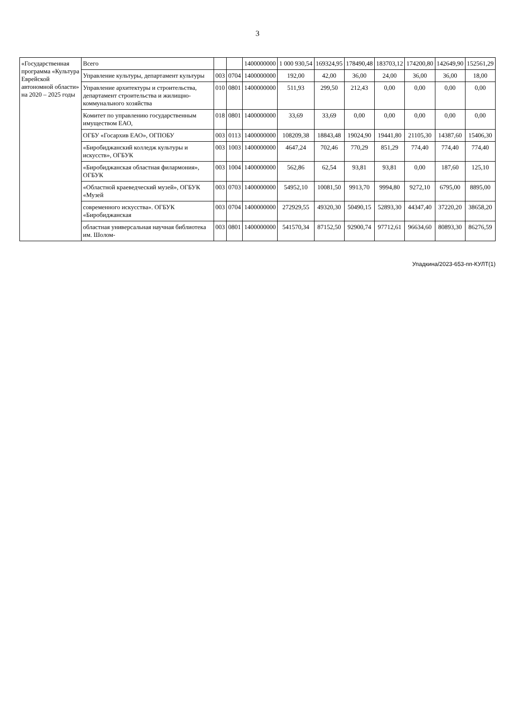3
| «Государственная программа «Культура Еврейской автономной области» на 2020 – 2025 годы | Всего | | | 1400000000 | 1 000 930,54 | 169324,95 | 178490,48 | 183703,12 | 174200,80 | 142649,90 | 152561,29 |
| | Управление культуры, департамент культуры | 003 | 0704 | 1400000000 | 192,00 | 42,00 | 36,00 | 24,00 | 36,00 | 36,00 | 18,00 |
| | Управление архитектуры и строительства, департамент строительства и жилищно-коммунального хозяйства | 010 | 0801 | 1400000000 | 511,93 | 299,50 | 212,43 | 0,00 | 0,00 | 0,00 | 0,00 |
| | Комитет по управлению государственным имуществом ЕАО, | 018 | 0801 | 1400000000 | 33,69 | 33,69 | 0,00 | 0,00 | 0,00 | 0,00 | 0,00 |
| | ОГБУ «Госархив ЕАО», ОГПОБУ | 003 | 0113 | 1400000000 | 108209,38 | 18843,48 | 19024,90 | 19441,80 | 21105,30 | 14387,60 | 15406,30 |
| | «Биробиджанский колледж культуры и искусств», ОГБУК | 003 | 1003 | 1400000000 | 4647,24 | 702,46 | 770,29 | 851,29 | 774,40 | 774,40 | 774,40 |
| | «Биробиджанская областная филармония», ОГБУК | 003 | 1004 | 1400000000 | 562,86 | 62,54 | 93,81 | 93,81 | 0,00 | 187,60 | 125,10 |
| | «Областной краеведческий музей», ОГБУК «Музей | 003 | 0703 | 1400000000 | 54952,10 | 10081,50 | 9913,70 | 9994,80 | 9272,10 | 6795,00 | 8895,00 |
| | современного искусства». ОГБУК «Биробиджанская | 003 | 0704 | 1400000000 | 272929,55 | 49320,30 | 50490,15 | 52893,30 | 44347,40 | 37220,20 | 38658,20 |
| | областная универсальная научная библиотека им. Шолом- | 003 | 0801 | 1400000000 | 541570,34 | 87152,50 | 92900,74 | 97712,61 | 96634,60 | 80893,30 | 86276,59 |
Упадкина/2023-653-пп-КУЛТ(1)